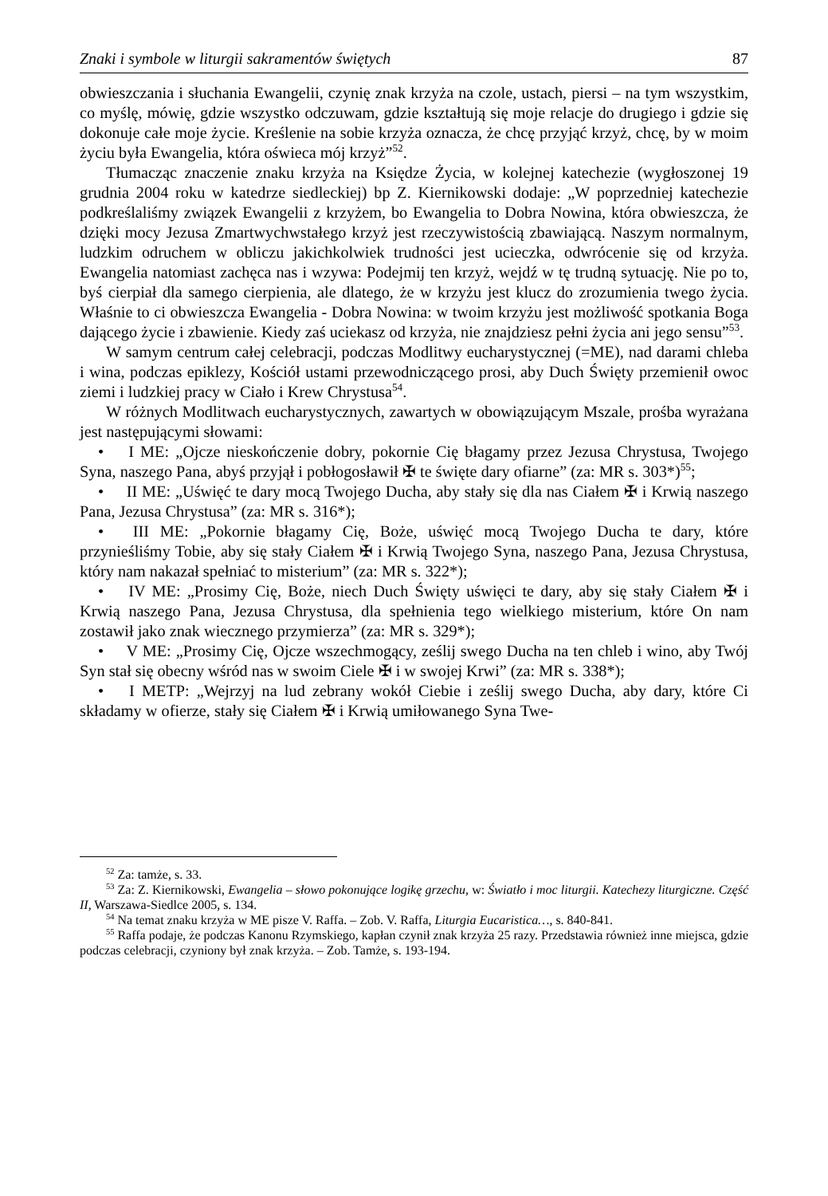Znaki i symbole w liturgii sakramentów świętych 87
obwieszczania i słuchania Ewangelii, czynię znak krzyża na czole, ustach, piersi – na tym wszystkim, co myślę, mówię, gdzie wszystko odczuwam, gdzie kształtują się moje relacje do drugiego i gdzie się dokonuje całe moje życie. Kreślenie na sobie krzyża oznacza, że chcę przyjąć krzyż, chcę, by w moim życiu była Ewangelia, która oświeca mój krzyż”<sup>52</sup>.
Tłumacząc znaczenie znaku krzyża na Księdze Życia, w kolejnej katechezie (wygłoszonej 19 grudnia 2004 roku w katedrze siedleckiej) bp Z. Kiernikowski dodaje: „W poprzedniej katechezie podkreślaliśmy związek Ewangelii z krzyżem, bo Ewangelia to Dobra Nowina, która obwieszcza, że dzięki mocy Jezusa Zmartwychwstałego krzyż jest rzeczywistością zbawiającą. Naszym normalnym, ludzkim odruchem w obliczu jakichkolwiek trudności jest ucieczka, odwrócenie się od krzyża. Ewangelia natomiast zachęca nas i wzywa: Podejmij ten krzyż, wejdź w tę trudną sytuację. Nie po to, byś cierpiał dla samego cierpienia, ale dlatego, że w krzyżu jest klucz do zrozumienia twego życia. Właśnie to ci obwieszcza Ewangelia - Dobra Nowina: w twoim krzyżu jest możliwość spotkania Boga dającego życie i zbawienie. Kiedy zaś uciekasz od krzyża, nie znajdziesz pełni życia ani jego sensu”<sup>53</sup>.
W samym centrum całej celebracji, podczas Modlitwy eucharystycznej (=ME), nad darami chleba i wina, podczas epiklezy, Kościół ustami przewodniczącego prosi, aby Duch Święty przemienił owoc ziemi i ludzkiej pracy w Ciało i Krew Chrystusa<sup>54</sup>.
W różnych Modlitwach eucharystycznych, zawartych w obowiązującym Mszale, prośba wyrażana jest następującymi słowami:
• I ME: „Ojcze nieskończenie dobry, pokornie Cię błagamy przez Jezusa Chrystusa, Twojego Syna, naszego Pana, abyś przyjął i pobłogosławił ✠ te święte dary ofiarne” (za: MR s. 303*)<sup>55</sup>;
• II ME: „Uświęć te dary mocą Twojego Ducha, aby stały się dla nas Ciałem ✠ i Krwią naszego Pana, Jezusa Chrystusa” (za: MR s. 316*);
• III ME: „Pokornie błagamy Cię, Boże, uświęć mocą Twojego Ducha te dary, które przynieśliśmy Tobie, aby się stały Ciałem ✠ i Krwią Twojego Syna, naszego Pana, Jezusa Chrystusa, który nam nakazał spełniać to misterium” (za: MR s. 322*);
• IV ME: „Prosimy Cię, Boże, niech Duch Święty uświęci te dary, aby się stały Ciałem ✠ i Krwią naszego Pana, Jezusa Chrystusa, dla spełnienia tego wielkiego misterium, które On nam zostawił jako znak wiecznego przymierza” (za: MR s. 329*);
• V ME: „Prosimy Cię, Ojcze wszechmogący, ześlij swego Ducha na ten chleb i wino, aby Twój Syn stał się obecny wśród nas w swoim Ciele ✠ i w swojej Krwi” (za: MR s. 338*);
• I METP: „Wejrzyj na lud zebrany wokół Ciebie i ześlij swego Ducha, aby dary, które Ci składamy w ofierze, stały się Ciałem ✠ i Krwią umiłowanego Syna Twe-
<sup>52</sup> Za: tamże, s. 33.
<sup>53</sup> Za: Z. Kiernikowski, Ewangelia – słowo pokonujące logikę grzechu, w: Światło i moc liturgii. Katechezy liturgiczne. Część II, Warszawa-Siedlce 2005, s. 134.
<sup>54</sup> Na temat znaku krzyża w ME pisze V. Raffa. – Zob. V. Raffa, Liturgia Eucaristica…, s. 840-841.
<sup>55</sup> Raffa podaje, że podczas Kanonu Rzymskiego, kapłan czynił znak krzyża 25 razy. Przedstawia również inne miejsca, gdzie podczas celebracji, czyniony był znak krzyża. – Zob. Tamże, s. 193-194.